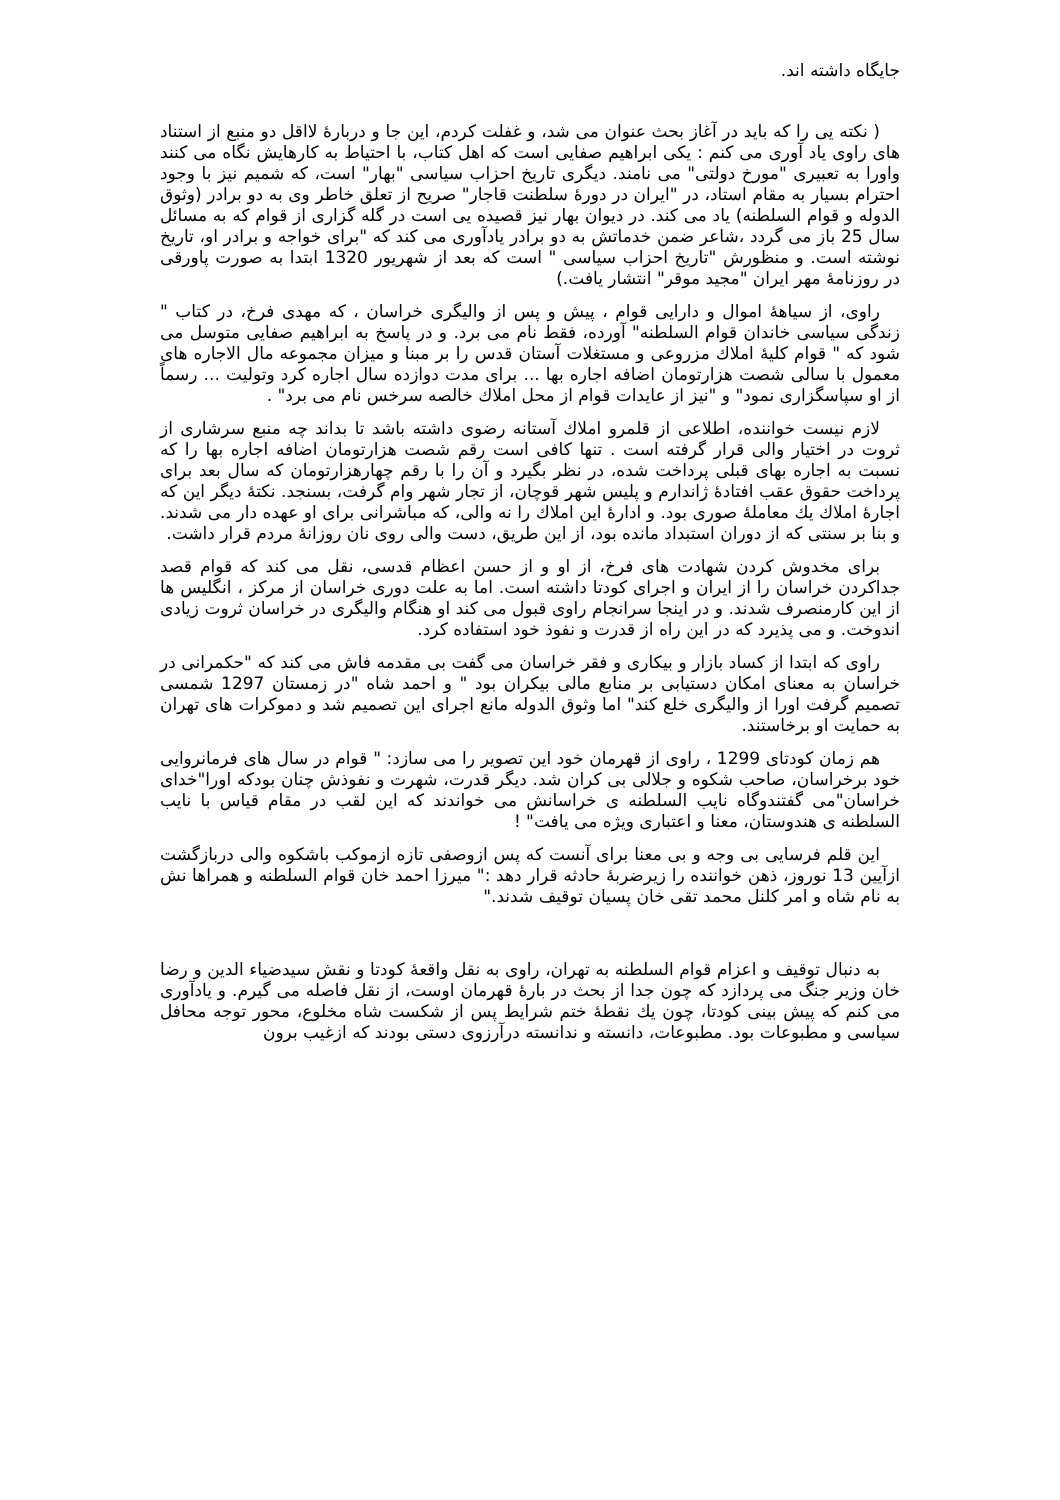جایگاه داشته اند.
( نکته یی را که باید در آغاز بحث عنوان می شد، و غفلت کردم، این جا و دربارهٔ لااقل دو منبع از استناد های راوی یاد آوری می کنم : یکی ابراهیم صفایی است که اهل کتاب، با احتیاط به کارهایش نگاه می کنند واورا به تعبیری "مورخ دولتی" می نامند. دیگری تاریخ احزاب سیاسی "بهار" است، که شمیم نیز با وجود احترام بسیار به مقام استاد، در "ایران در دورهٔ سلطنت قاجار" صریح از تعلق خاطر وی به دو برادر (وثوق الدوله و قوام السلطنه) یاد می کند. در دیوان بهار نیز قصیده یی است در گله گزاری از قوام که به مسائل سال 25 باز می گردد ،شاعر ضمن خدماتش به دو برادر یادآوری می کند که "برای خواجه و برادر او، تاریخ نوشته است. و منظورش "تاریخ احزاب سیاسی " است که بعد از شهریور 1320 ابتدا به صورت پاورقی در روزنامهٔ مهر ایران "مجید موقر" انتشار یافت.)
راوی، از سیاههٔ اموال و دارایی قوام ، پیش و پس از والیگری خراسان ، که مهدی فرخ، در کتاب " زندگی سیاسی خاندان قوام السلطنه" آورده، فقط نام می برد. و در پاسخ به ابراهیم صفایی متوسل می شود که " قوام کلیهٔ املاك مزروعی و مستغلات آستان قدس را بر مبنا و میزان مجموعه مال الاجاره های معمول با سالی شصت هزارتومان اضافه اجاره بها ... برای مدت دوازده سال اجاره کرد وتولیت ... رسماً از او سپاسگزاری نمود" و "نیز از عایدات قوام از محل املاك خالصه سرخس نام می برد" .
لازم نیست خواننده، اطلاعی از قلمرو املاك آستانه رضوی داشته باشد تا بداند چه منبع سرشاری از ثروت در اختیار والی قرار گرفته است . تنها کافی است رقم شصت هزارتومان اضافه اجاره بها را که نسبت به اجاره بهای قبلی پرداخت شده، در نظر بگیرد و آن را با رقم چهارهزارتومان که سال بعد برای پرداخت حقوق عقب افتادهٔ ژاندارم و پلیس شهر قوچان، از تجار شهر وام گرفت، بسنجد. نکتهٔ دیگر این که اجارهٔ املاك یك معاملهٔ صوری بود. و ادارهٔ این املاك را نه والی، که مباشرانی برای او عهده دار می شدند. و بنا بر سنتی که از دوران استبداد مانده بود، از این طریق، دست والی روی نان روزانهٔ مردم قرار داشت.
برای مخدوش کردن شهادت های فرخ، از او و از حسن اعظام قدسی، نقل می کند که قوام قصد جداکردن خراسان را از ایران و اجرای کودتا داشته است. اما به علت دوری خراسان از مرکز ، انگلیس ها از این کارمنصرف شدند. و در اینجا سرانجام راوی قبول می کند او هنگام والیگری در خراسان ثروت زیادی اندوخت. و می پذیرد که در این راه از قدرت و نفوذ خود استفاده کرد.
راوی که ابتدا از کساد بازار و بیکاری و فقر خراسان می گفت بی مقدمه فاش می کند که "حکمرانی در خراسان به معنای امکان دستیابی بر منابع مالی بیکران بود " و احمد شاه "در زمستان 1297 شمسی تصمیم گرفت اورا از والیگری خلع کند" اما وثوق الدوله مانع اجرای این تصمیم شد و دموکرات های تهران به حمایت او برخاستند.
هم زمان کودتای 1299 ، راوی از قهرمان خود این تصویر را می سازد: " قوام در سال های فرمانروایی خود برخراسان، صاحب شکوه و جلالی بی کران شد. دیگر قدرت، شهرت و نفوذش چنان بودکه اورا"خدای خراسان"می گفتندوگاه نایب السلطنه ی خراسانش می خواندند که این لقب در مقام قیاس با نایب السلطنه ی هندوستان، معنا و اعتباری ویژه می یافت" !
این قلم فرسایی بی وجه و بی معنا برای آنست که پس ازوصفی تازه ازموکب باشکوه والی دربازگشت ازآیین 13 نوروز، ذهن خواننده را زیرضربهٔ حادثه قرار دهد :" میرزا احمد خان قوام السلطنه و همراها نش به نام شاه و امر کلنل محمد تقی خان پسیان توقیف شدند."
به دنبال توقیف و اعزام قوام السلطنه به تهران، راوی به نقل واقعهٔ کودتا و نقش سیدضیاء الدین و رضا خان وزیر جنگ می پردازد که چون جدا از بحث در بارهٔ قهرمان اوست، از نقل فاصله می گیرم. و یادآوری می کنم که پیش بینی کودتا، چون یك نقطهٔ ختم شرایط پس از شکست شاه مخلوع، محور توجه محافل سیاسی و مطبوعات بود. مطبوعات، دانسته و ندانسته درآرزوی دستی بودند که ازغیب برون